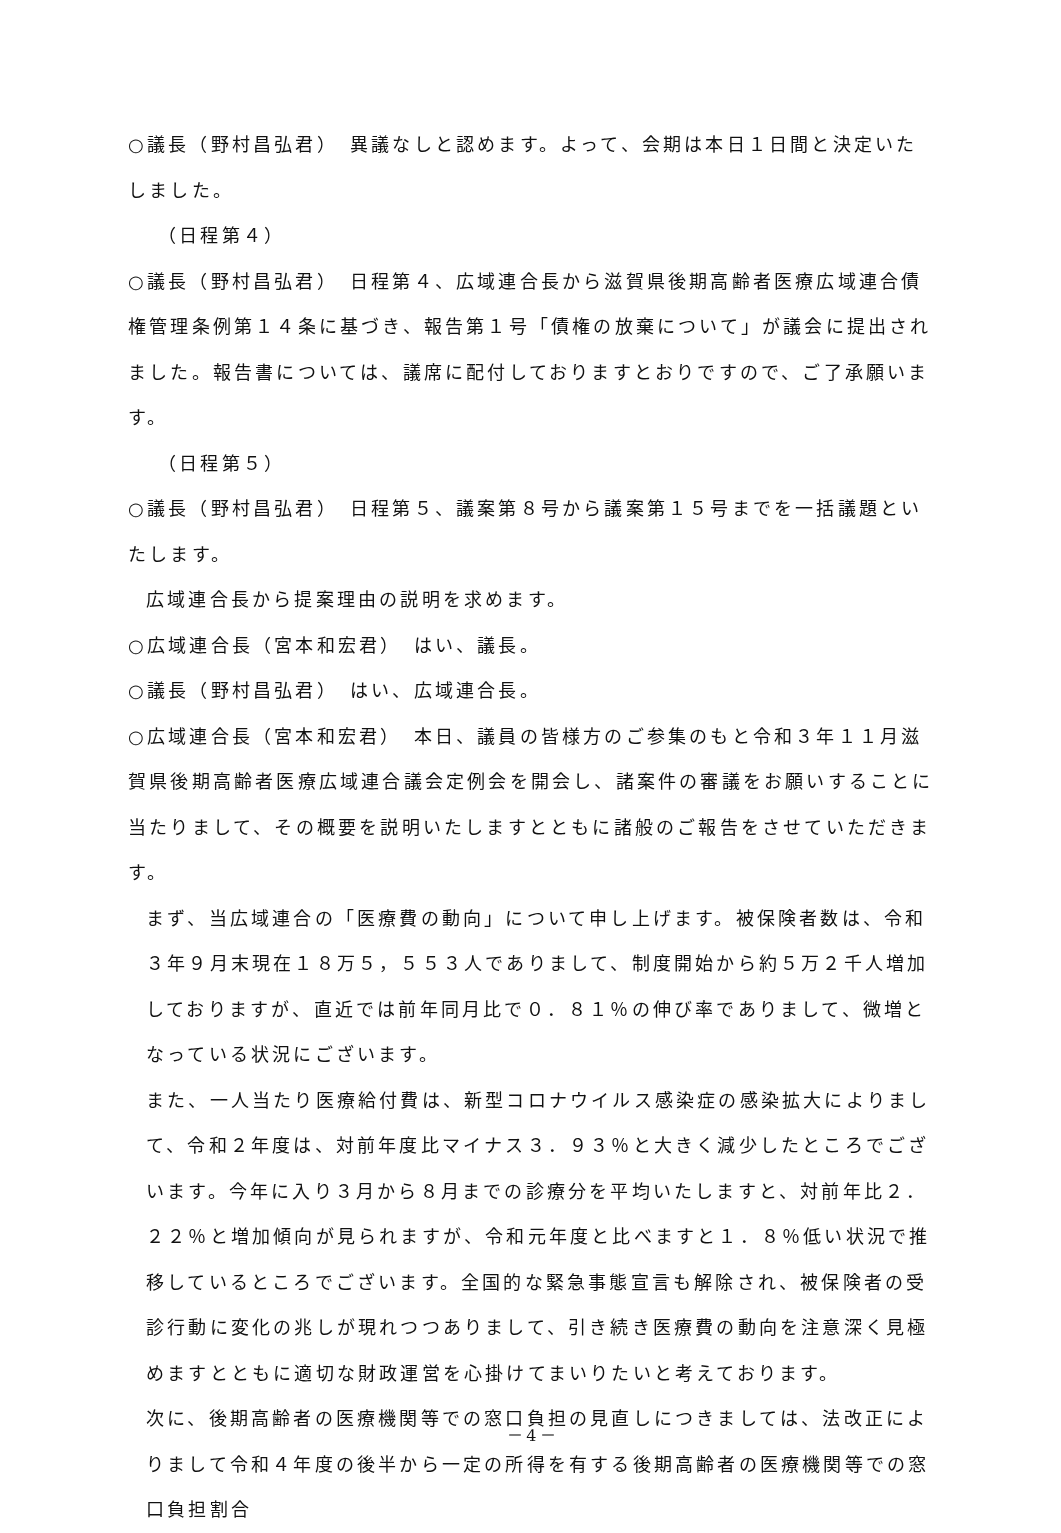○議長（野村昌弘君）　異議なしと認めます。よって、会期は本日１日間と決定いたしました。
（日程第４）
○議長（野村昌弘君）　日程第４、広域連合長から滋賀県後期高齢者医療広域連合債権管理条例第１４条に基づき、報告第１号「債権の放棄について」が議会に提出されました。報告書については、議席に配付しておりますとおりですので、ご了承願います。
（日程第５）
○議長（野村昌弘君）　日程第５、議案第８号から議案第１５号までを一括議題といたします。
広域連合長から提案理由の説明を求めます。
○広域連合長（宮本和宏君）　はい、議長。
○議長（野村昌弘君）　はい、広域連合長。
○広域連合長（宮本和宏君）　本日、議員の皆様方のご参集のもと令和３年１１月滋賀県後期高齢者医療広域連合議会定例会を開会し、諸案件の審議をお願いすることに当たりまして、その概要を説明いたしますとともに諸般のご報告をさせていただきます。
まず、当広域連合の「医療費の動向」について申し上げます。被保険者数は、令和３年９月末現在１８万５，５５３人でありまして、制度開始から約５万２千人増加しておりますが、直近では前年同月比で０．８１％の伸び率でありまして、微増となっている状況にございます。
また、一人当たり医療給付費は、新型コロナウイルス感染症の感染拡大によりまして、令和２年度は、対前年度比マイナス３．９３％と大きく減少したところでございます。今年に入り３月から８月までの診療分を平均いたしますと、対前年比２．２２％と増加傾向が見られますが、令和元年度と比べますと１．８％低い状況で推移しているところでございます。全国的な緊急事態宣言も解除され、被保険者の受診行動に変化の兆しが現れつつありまして、引き続き医療費の動向を注意深く見極めますとともに適切な財政運営を心掛けてまいりたいと考えております。
次に、後期高齢者の医療機関等での窓口負担の見直しにつきましては、法改正によりまして令和４年度の後半から一定の所得を有する後期高齢者の医療機関等での窓口負担割合
－4－